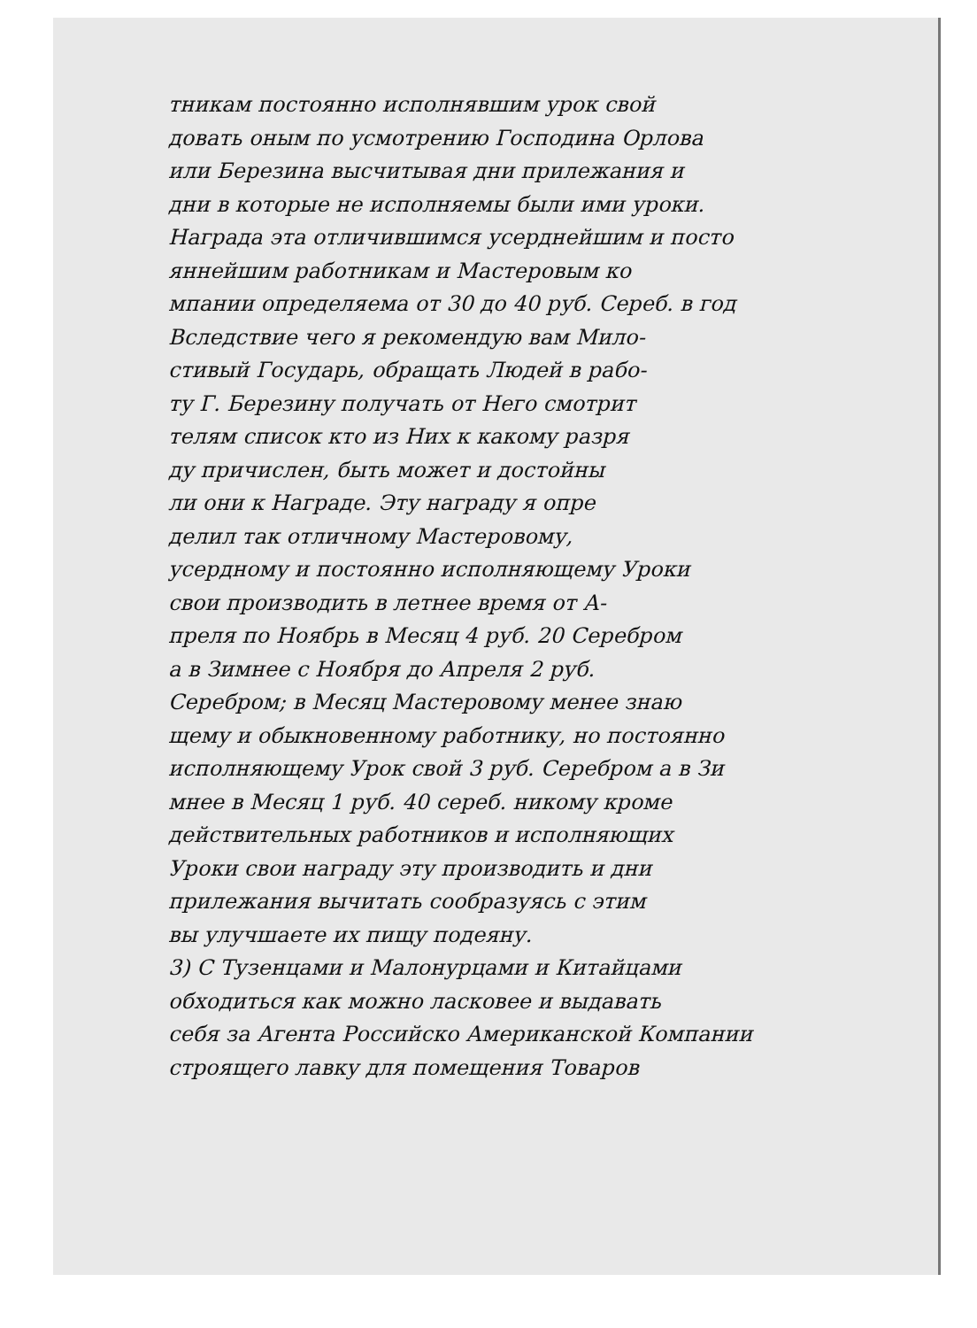тникам постоянно исполнявшим урок свой
довать оным по усмотрению Господина Орлова
или Березина высчитывая дни прилежания и
дни в которые не исполняемы были ими уроки.
Награда эта отличившимся усерднейшим и посто
яннейшим работникам и Мастеровым ко
мпании определяема от 30 до 40 руб. Сереб. в год
Вследствие чего я рекомендую вам Мило-
стивый Государь, обращать Людей в рабо-
ту Г. Березину получать от Него смотрит
телям список кто из Них к какому разря
ду причислен, быть может и достойны
ли они к Награде. Эту награду я опре
делил так отличному Мастеровому,
усердному и постоянно исполняющему Уроки
свои производить в летнее время от А-
преля по Ноябрь в Месяц 4 руб. 20 Серебром
а в Зимнее с Ноября до Апреля 2 руб.
Серебром; в Месяц Мастеровому менее знаю
щему и обыкновенному работнику, но постоянно
исполняющему Урок свой 3 руб. Серебром а в Зи
мнее в Месяц 1 руб. 40 сереб. никому кроме
действительных работников и исполняющих
Уроки свои награду эту производить и дни
прилежания вычитать сообразуясь с этим
вы улучшаете их пищу подеяну.
3) С Тузенцами и Малонурцами и Китайцами
обходиться как можно ласковее и выдавать
себя за Агента Российско Американской Компании
строящего лавку для помещения Товаров